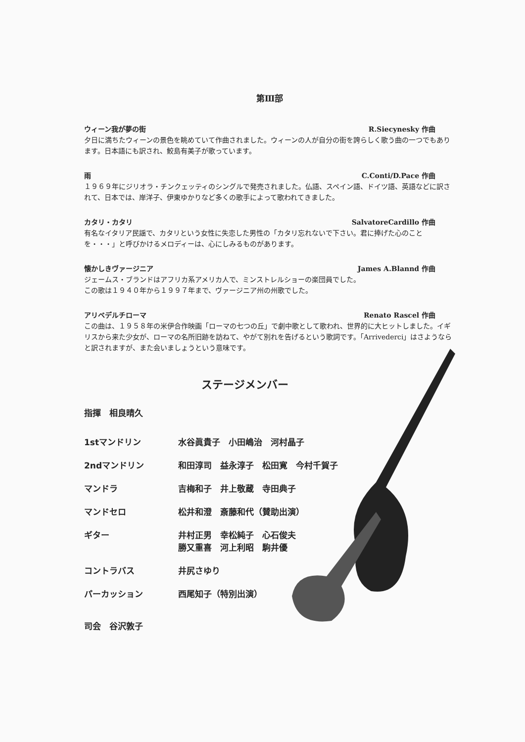第Ⅲ部
ウィーン我が夢の街 R.Siecynesky 作曲
夕日に満ちたウィーンの景色を眺めていて作曲されました。ウィーンの人が自分の街を誇らしく歌う曲の一つでもあります。日本語にも訳され、鮫島有美子が歌っています。
雨 C.Conti/D.Pace 作曲
１９６９年にジリオラ・チンクェッティのシングルで発売されました。仏語、スペイン語、ドイツ語、英語などに訳されて、日本では、岸洋子、伊東ゆかりなど多くの歌手によって歌われてきました。
カタリ・カタリ SalvatoreCardillo 作曲
有名なイタリア民謡で、カタリという女性に失恋した男性の「カタリ忘れないで下さい。君に捧げた心のことを・・・」と呼びかけるメロディーは、心にしみるものがあります。
懐かしきヴァージニア James A.Blannd 作曲
ジェームス・ブランドはアフリカ系アメリカ人で、ミンストレルショーの楽団員でした。
この歌は１９４０年から１９９７年まで、ヴァージニア州の州歌でした。
アリベデルチローマ Renato Rascel 作曲
この曲は、１９５８年の米伊合作映画「ローマの七つの丘」で劇中歌として歌われ、世界的に大ヒットしました。イギリスから来た少女が、ローマの名所旧跡を訪ねて、やがて別れを告げるという歌詞です。「Arrivederci」はさようならと訳されますが、また会いましょうという意味です。
ステージメンバー
指揮　相良晴久
1stマンドリン 水谷眞貴子　小田嶋治　河村晶子
2ndマンドリン 和田淳司　益永淳子　松田寛　今村千賀子
マンドラ 吉梅和子　井上敬蔵　寺田典子
マンドセロ 松井和澄　斎藤和代（賛助出演）
ギター 井村正男　幸松純子　心石俊夫
勝又重喜　河上利昭　駒井優
コントラバス 井尻さゆり
パーカッション 西尾知子（特別出演）
司会　谷沢敦子